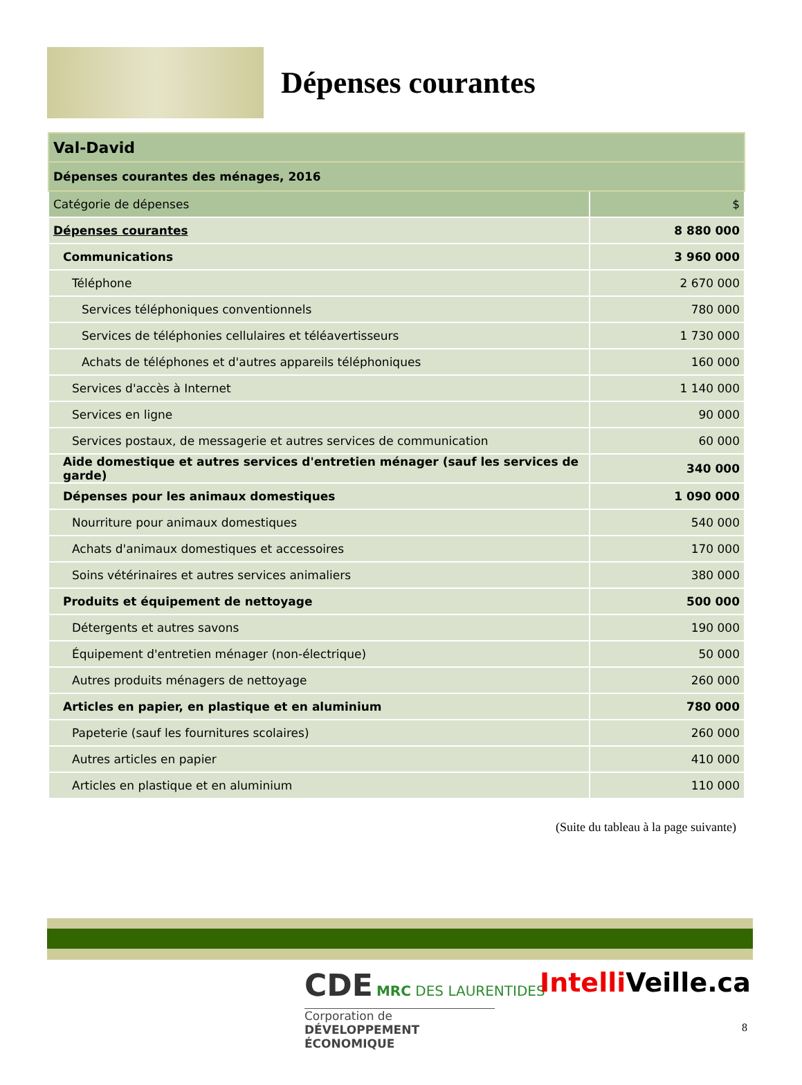Dépenses courantes
| Val-David | |
| Dépenses courantes des ménages, 2016 | |
| Catégorie de dépenses | $ |
| Dépenses courantes | 8 880 000 |
| Communications | 3 960 000 |
| Téléphone | 2 670 000 |
| Services téléphoniques conventionnels | 780 000 |
| Services de téléphonies cellulaires et téléavertisseurs | 1 730 000 |
| Achats de téléphones et d'autres appareils téléphoniques | 160 000 |
| Services d'accès à Internet | 1 140 000 |
| Services en ligne | 90 000 |
| Services postaux, de messagerie et autres services de communication | 60 000 |
| Aide domestique et autres services d'entretien ménager (sauf les services de garde) | 340 000 |
| Dépenses pour les animaux domestiques | 1 090 000 |
| Nourriture pour animaux domestiques | 540 000 |
| Achats d'animaux domestiques et accessoires | 170 000 |
| Soins vétérinaires et autres services animaliers | 380 000 |
| Produits et équipement de nettoyage | 500 000 |
| Détergents et autres savons | 190 000 |
| Équipement d'entretien ménager (non-électrique) | 50 000 |
| Autres produits ménagers de nettoyage | 260 000 |
| Articles en papier, en plastique et en aluminium | 780 000 |
| Papeterie (sauf les fournitures scolaires) | 260 000 |
| Autres articles en papier | 410 000 |
| Articles en plastique et en aluminium | 110 000 |
(Suite du tableau à la page suivante)
CDE MRC DES LAURENTIDES
Corporation de
DÉVELOPPEMENT ÉCONOMIQUE
Intelli Veille.ca
8